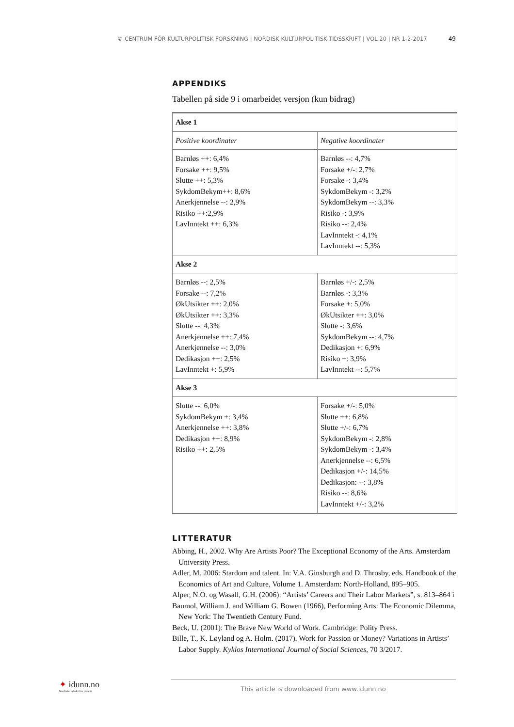© CENTRUM FÖR KULTURPOLITISK FORSKNING | NORDISK KULTURPOLITISK TIDSSKRIFT | VOL 20 | NR 1-2-2017 49
APPENDIKS
Tabellen på side 9 i omarbeidet versjon (kun bidrag)
| Akse 1 | |
| Positive koordinater | Negative koordinater |
| Barnløs ++: 6,4% Forsake ++: 9,5% Slutte ++: 5,3% SykdomBekym++: 8,6% Anerkjennelse --: 2,9% Risiko ++:2,9% LavInntekt ++: 6,3% | Barnløs --: 4,7% Forsake +/-: 2,7% Forsake -: 3,4% SykdomBekym -: 3,2% SykdomBekym --: 3,3% Risiko -: 3,9% Risiko --: 2,4% LavInntekt -: 4,1% LavInntekt --: 5,3% |
| Akse 2 | |
| Barnløs --: 2,5% Forsake --: 7,2% ØkUtsikter ++: 2,0% ØkUtsikter ++: 3,3% Slutte --: 4,3% Anerkjennelse ++: 7,4% Anerkjennelse --: 3,0% Dedikasjon ++: 2,5% LavInntekt +: 5,9% | Barnløs +/-: 2,5% Barnløs -: 3,3% Forsake +: 5,0% ØkUtsikter ++: 3,0% Slutte -: 3,6% SykdomBekym --: 4,7% Dedikasjon +: 6,9% Risiko +: 3,9% LavInntekt --: 5,7% |
| Akse 3 | |
| Slutte --: 6,0% SykdomBekym +: 3,4% Anerkjennelse ++: 3,8% Dedikasjon ++: 8,9% Risiko ++: 2,5% | Forsake +/-: 5,0% Slutte ++: 6,8% Slutte +/-: 6,7% SykdomBekym -: 2,8% SykdomBekym -: 3,4% Anerkjennelse --: 6,5% Dedikasjon +/-: 14,5% Dedikasjon: --: 3,8% Risiko --: 8,6% LavInntekt +/-: 3,2% |
LITTERATUR
Abbing, H., 2002. Why Are Artists Poor? The Exceptional Economy of the Arts. Amsterdam University Press.
Adler, M. 2006: Stardom and talent. In: V.A. Ginsburgh and D. Throsby, eds. Handbook of the Economics of Art and Culture, Volume 1. Amsterdam: North-Holland, 895–905.
Alper, N.O. og Wasall, G.H. (2006): “Artists’ Careers and Their Labor Markets”, s. 813–864 i
Baumol, William J. and William G. Bowen (1966), Performing Arts: The Economic Dilemma, New York: The Twentieth Century Fund.
Beck, U. (2001): The Brave New World of Work. Cambridge: Polity Press.
Bille, T., K. Løyland og A. Holm. (2017). Work for Passion or Money? Variations in Artists’ Labor Supply. Kyklos International Journal of Social Sciences, 70 3/2017.
✦ idunn.no
Nordiske tidsskrifter på nett
This article is downloaded from www.idunn.no